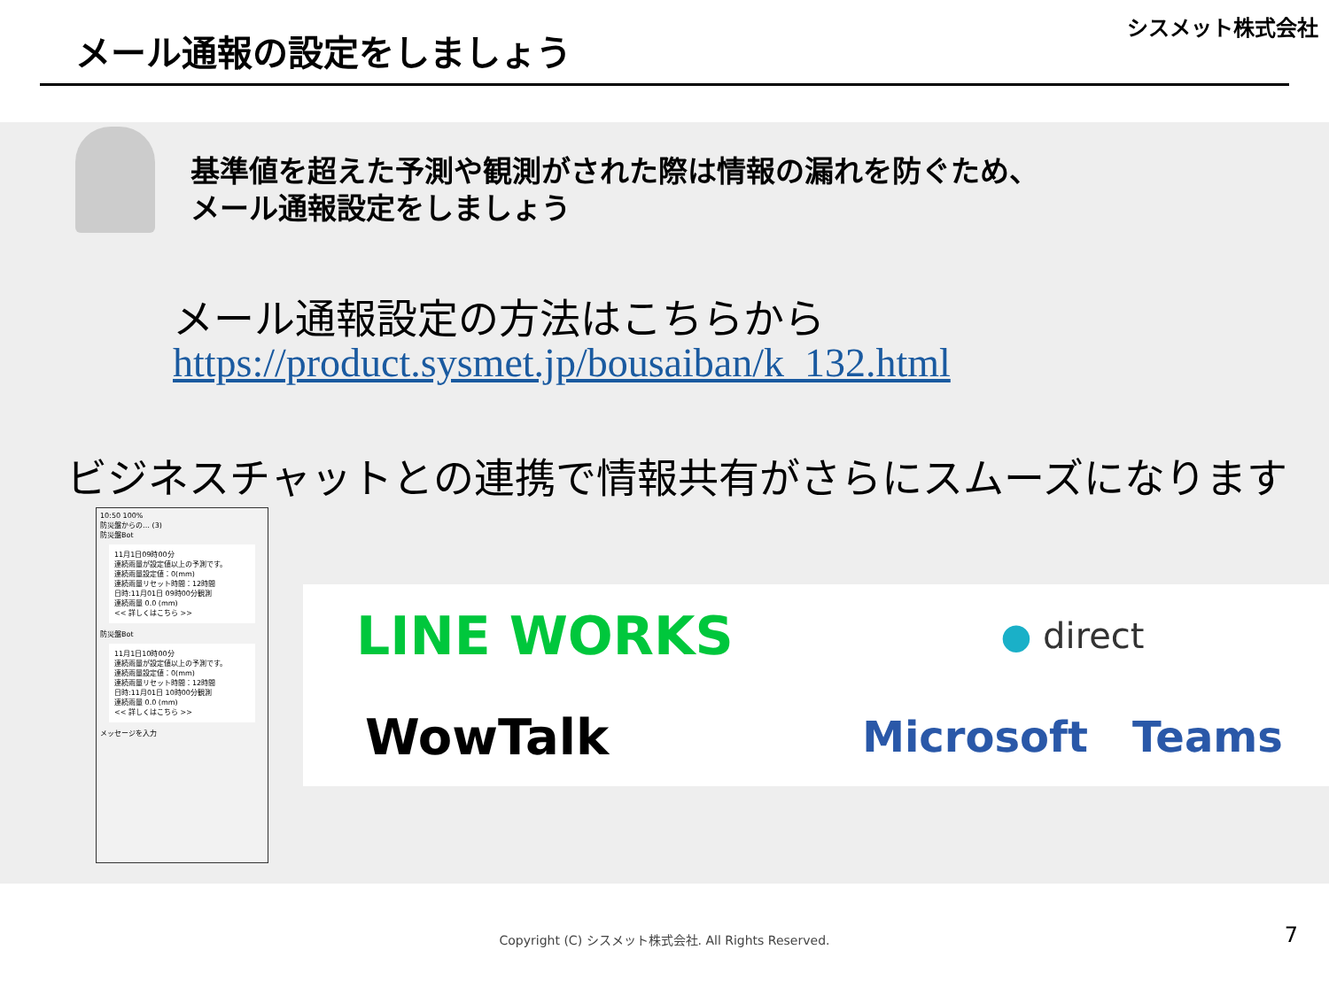メール通報の設定をしましょう
シスメット株式会社
基準値を超えた予測や観測がされた際は情報の漏れを防ぐため、
メール通報設定をしましょう
メール通報設定の方法はこちらから
https://product.sysmet.jp/bousaiban/k_132.html
ビジネスチャットとの連携で情報共有がさらにスムーズになります
10:50 100%
防災盤からの… (3)
防災盤Bot
11月1日09時00分
連続雨量が設定値以上の予測です。
連続雨量設定値：0(mm)
連続雨量リセット時間：12時間
日時:11月01日 09時00分観測
連続雨量 0.0 (mm)
<< 詳しくはこちら >>
防災盤Bot
11月1日10時00分
連続雨量が設定値以上の予測です。
連続雨量設定値：0(mm)
連続雨量リセット時間：12時間
日時:11月01日 10時00分観測
連続雨量 0.0 (mm)
<< 詳しくはこちら >>
メッセージを入力
LINE WORKS
● direct
WowTalk
Microsoft Teams
Copyright (C) シスメット株式会社. All Rights Reserved.
7